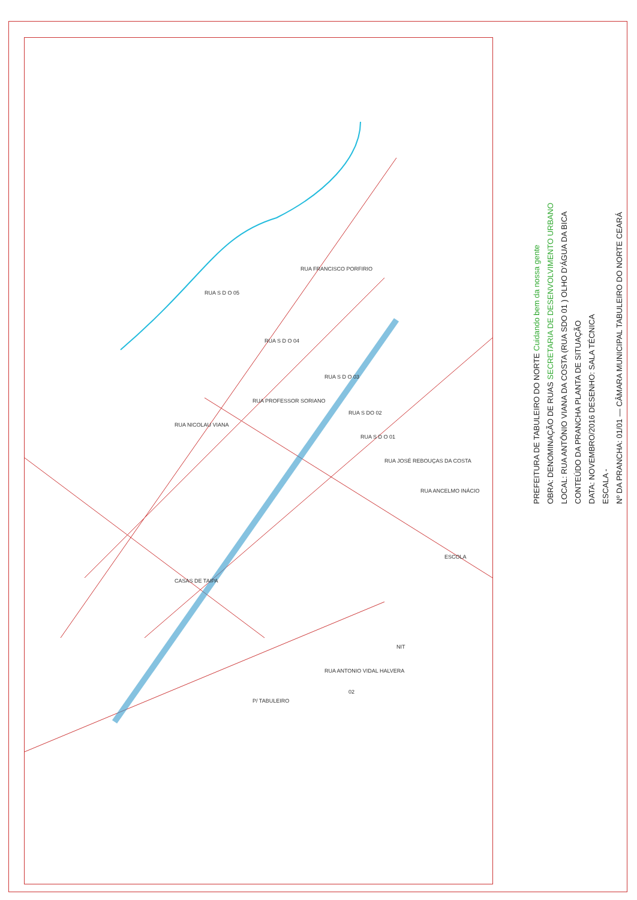CASAS DE TAIPA
RUA S D O 05
RUA S D O 04
RUA S D O 03
RUA S DO 02
RUA S D O 01
RUA JOSÉ REBOUÇAS DA COSTA
RUA ANCELMO INÁCIO
RUA NICOLAU VIANA
RUA PROFESSOR SORIANO
RUA ANTONIO VIDAL HALVERA
P/ TABULEIRO
ESCOLA
NIT
02
RUA FRANCISCO PORFIRIO
Nº DA PRANCHA: 01/01 — CÂMARA MUNICIPAL TABULEIRO DO NORTE CEARÁ
ESCALA -
DATA: NOVEMBRO/2016 DESENHO: SALA TÉCNICA
CONTEÚDO DA PRANCHA PLANTA DE SITUAÇÃO
LOCAL: RUA ANTÔNIO VIANA DA COSTA (RUA SDO 01 ) OLHO D'ÁGUA DA BICA
OBRA: DENOMINAÇÃO DE RUAS SECRETARIA DE DESENVOLVIMENTO URBANO
PREFEITURA DE TABULEIRO DO NORTE Cuidando bem da nossa gente